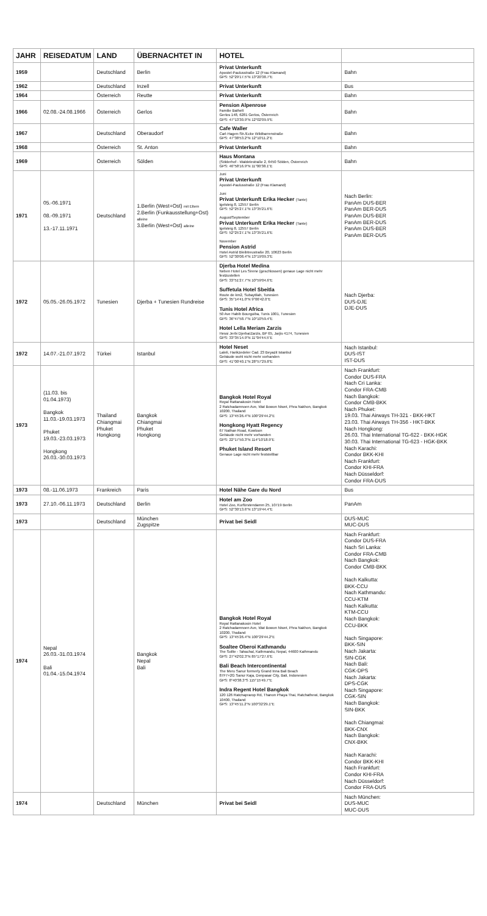| JAHR | REISEDATUM | LAND | ÜBERNACHTET IN | HOTEL | |
| --- | --- | --- | --- | --- | --- |
| 1959 | | Deutschland | Berlin | Privat Unterkunft Apostel-Paulusstraße 12 (Frau Klamand) GPS: 52°29'17.5"N 13°20'38.7"E | Bahn |
| 1962 | | Deutschland | Inzell | Privat Unterkunft | Bus |
| 1964 | | Österreich | Reutte | Privat Unterkunft | Bahn |
| 1966 | 02.08.-24.08.1966 | Österreich | Gerlos | Pension Alpenrose Familie Bathelt Gerlos 148, 6281 Gerlos, Österreich GPS: 47°13'30.9"N 12°02'09.9"E | Bahn |
| 1967 | | Deutschland | Oberaudorf | Cafe Waller Carl-Hagen-Str./Ecke Wildbarrenstraße GPS: 47°38'53.2"N 12°10'11.2"E | Bahn |
| 1968 | | Österreich | St. Anton | Privat Unterkunft | Bahn |
| 1969 | | Österreich | Sölden | Haus Montana (Sölderhof - Waldelestraße 2, 6450 Sölden, Österreich GPS: 46°58'16.9"N 11°00'38.1"E | Bahn |
| 1971 | 05.-06.1971 08.-09.1971 13.-17.11.1971 | Deutschland | 1.Berlin (West+Ost) mit Eltern 2.Berlin (Funkausstellung+Ost) alleine 3.Berlin (West+Ost) alleine | Juni Privat Unterkunft Apostel-Paulusstraße 12 (Frau Klamand) Juni Privat Unterkunft Erika Hecker (Tante) Igelsteig 8, 12557 Berlin GPS: 52°25'27.1"N 13°35'21.6"E August/September Privat Unterkunft Erika Hecker (Tante) Igelsteig 8, 12557 Berlin GPS: 52°25'27.1"N 13°35'21.6"E November Pension Astrid Hotel Astrid Bleibtreustraße 20, 10623 Berlin GPS: 52°30'08.4"N 13°19'09.3"E | Nach Berlin: PanAm DUS-BER PanAm BER-DUS PanAm DUS-BER PanAm BER-DUS PanAm DUS-BER PanAm BER-DUS |
| 1972 | 05.05.-26.05.1972 | Tunesien | Djerba + Tunesien Rundreise | Djerba Hotel Medina Neben Hotel Les Sirene (geschlossen) genaue Lage nicht mehr festzustellen GPS: 33°51'27.7"N 10°59'04.6"E Suffetula Hotel Sbeitla Route de km2, Subaytilah, Tunesien GPS: 35°14'41.0"N 9°06'42.0"E Tunis Hotel Africa 50 Ave Habib Bourguiba, Tunis 1001, Tunesien GPS: 36°47'58.7"N 10°10'59.4"E Hotel Lella Meriam Zarzis Hessi Jerbi Djerba/Zarzis, BP 65, Jarjis 4174, Tunesien GPS: 33°35'14.9"N 11°04'44.5"E | Nach Djerba: DUS-DJE DJE-DUS |
| 1972 | 14.07.-21.07.1972 | Türkei | Istanbul | Hotel Neset Laleli, Harikzedeler Cad. 23 Beyazit Istanbul Gebäude wohl nicht mehr vorhanden GPS: 41°00'40.1"N 28°57'29.8"E | Nach Istanbul: DUS-IST IST-DUS |
| 1973 | (11.03. bis 01.04.1973) Bangkok 11.03.-19.03.1973 Phuket 19.03.-23.03.1973 Hongkong 26.03.-30.03.1973 | Thailand Chiangmai Phuket Hongkong | Bangkok Chiangmai Phuket Hongkong | Bangkok Hotel Royal Royal Rattanakosin Hotel 2 Ratchadamnoen Ave, Wat Bowon Niwet, Phra Nakhon, Bangkok 10200, Thailand GPS: 13°45'26.4"N 100°29'44.2"E Hongkong Hyatt Regency 67 Nathan Road, Kowloon Gebäude nicht mehr vorhanden GPS: 22°17'50.3"N 114°10'18.9"E Phuket Island Resort Genaue Lage nicht mehr feststellbar | Nach Frankfurt: Condor DUS-FRA Nach Cri Lanka: Condor FRA-CMB Nach Bangkok: Condor CMB-BKK Nach Phuket: 19.03. Thai Airways TH-321 - BKK-HKT 23.03. Thai Airways TH-356 - HKT-BKK Nach Hongkong: 26.03. Thai International TG-622 - BKK-HGK 30.03. Thai International TG-623 - HGK-BKK Nach Karachi: Condor BKK-KHI Nach Frankfurt: Condor KHI-FRA Nach Düsseldorf: Condor FRA-DUS |
| 1973 | 08.-11.06.1973 | Frankreich | Paris | Hotel Nähe Gare du Nord | Bus |
| 1973 | 27.10.-06.11.1973 | Deutschland | Berlin | Hotel am Zoo Hotel Zoo, Kurfürstendamm 25, 10719 Berlin GPS: 52°30'13.6"N 13°19'44.4"E | PanAm |
| 1973 | | Deutschland | München Zugspitze | Privat bei Seidl | DUS-MUC MUC-DUS |
| 1974 | Nepal 26.03.-31.03.1974 Bali 01.04.-15.04.1974 | | Bangkok Nepal Bali | Bangkok Hotel Royal Royal Rattanakosin Hotel 2 Ratchadamnoen Ave, Wat Bowon Niwet, Phra Nakhon, Bangkok 10200, Thailand GPS: 13°45'26.4"N 100°29'44.2"E Soaltee Oberoi Kathmandu The Sollte - Tahachal, Kathmandu, Nepal, 44600 Kathmandu GPS: 27°42'02.3"N 85°17'27.6"E Bali Beach Intercontinental The Meru Sanur formerly Grand Inna Bali Beach 87F7+2G Sanur Kaja, Denpasar City, Bali, Indonesien GPS: 8°40'38.3"S 115°15'49.7"E Indra Regent Hotel Bangkok 120 126 Ratchaprarop Rd, Thanon Phaya Thai, Ratchathewi, Bangkok 10400, Thailand GPS: 13°45'11.2"N 100°32'29.1"E | Nach Frankfurt: Condor DUS-FRA Nach Sri Lanka: Condor FRA-CMB Nach Bangkok: Condor CMB-BKK Nach Kalkutta: BKK-CCU Nach Kathmandu: CCU-KTM Nach Kalkutta: KTM-CCU Nach Bangkok: CCU-BKK Nach Singapore: BKK-SIN Nach Jakarta: SIN-CGK Nach Bali: CGK-DPS Nach Jakarta: DPS-CGK Nach Singapore: CGK-SIN Nach Bangkok: SIN-BKK Nach Chiangmai: BKK-CNX Nach Bangkok: CNX-BKK Nach Karachi: Condor BKK-KHI Nach Frankfurt: Condor KHI-FRA Nach Düsseldorf: Condor FRA-DUS |
| 1974 | | Deutschland | München | Privat bei Seidl | Nach München: DUS-MUC MUC-DUS |